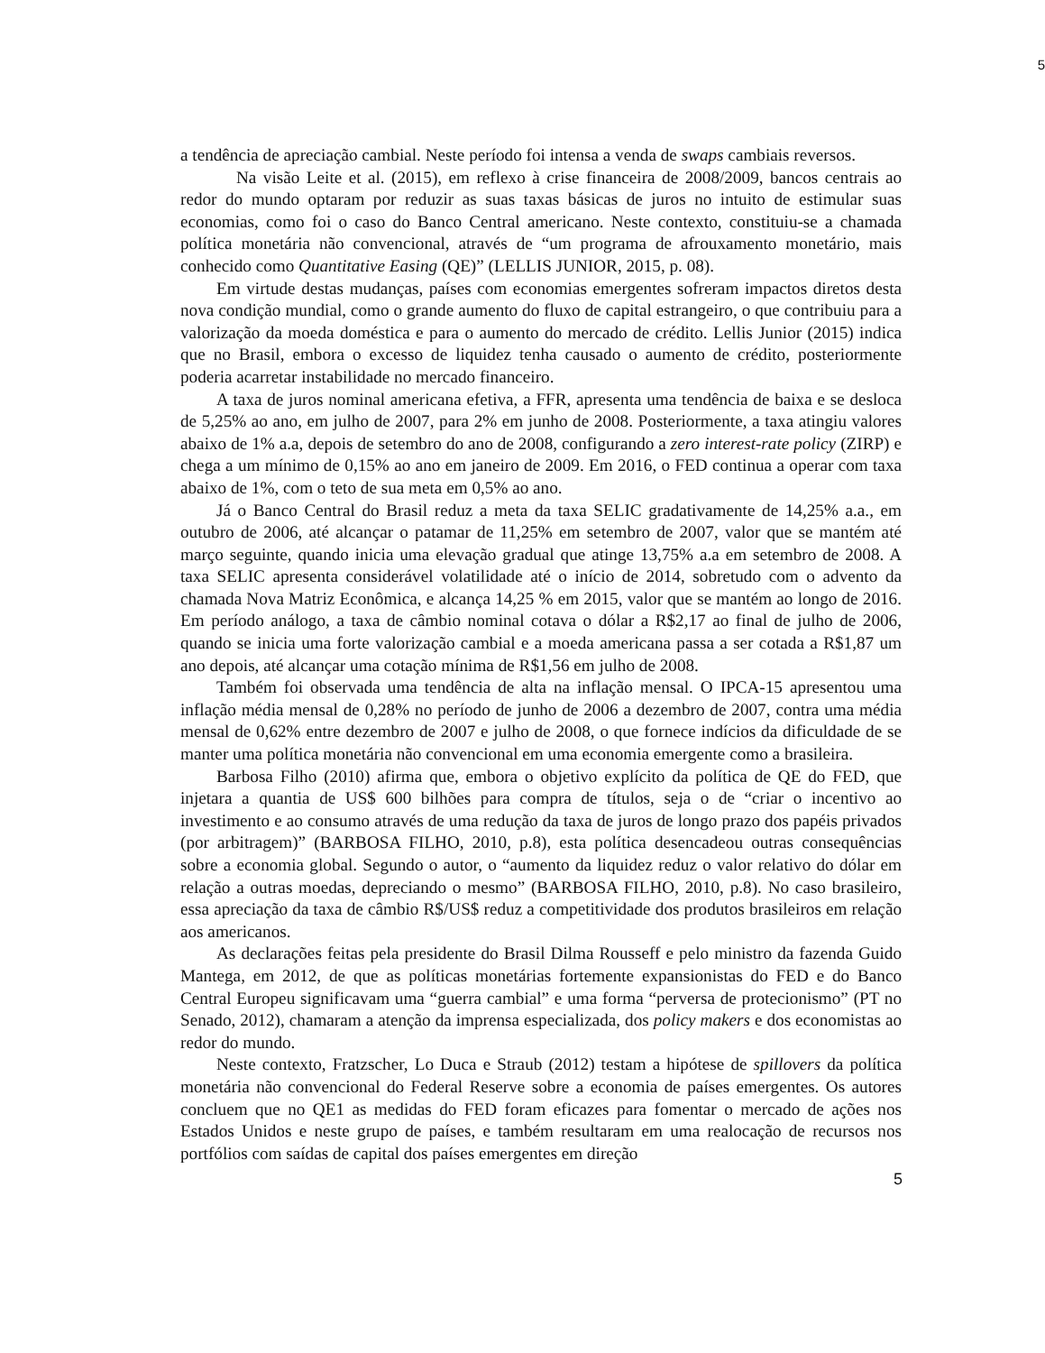5
a tendência de apreciação cambial. Neste período foi intensa a venda de swaps cambiais reversos.
Na visão Leite et al. (2015), em reflexo à crise financeira de 2008/2009, bancos centrais ao redor do mundo optaram por reduzir as suas taxas básicas de juros no intuito de estimular suas economias, como foi o caso do Banco Central americano. Neste contexto, constituiu-se a chamada política monetária não convencional, através de “um programa de afrouxamento monetário, mais conhecido como Quantitative Easing (QE)” (LELLIS JUNIOR, 2015, p. 08).
Em virtude destas mudanças, países com economias emergentes sofreram impactos diretos desta nova condição mundial, como o grande aumento do fluxo de capital estrangeiro, o que contribuiu para a valorização da moeda doméstica e para o aumento do mercado de crédito. Lellis Junior (2015) indica que no Brasil, embora o excesso de liquidez tenha causado o aumento de crédito, posteriormente poderia acarretar instabilidade no mercado financeiro.
A taxa de juros nominal americana efetiva, a FFR, apresenta uma tendência de baixa e se desloca de 5,25% ao ano, em julho de 2007, para 2% em junho de 2008. Posteriormente, a taxa atingiu valores abaixo de 1% a.a, depois de setembro do ano de 2008, configurando a zero interest-rate policy (ZIRP) e chega a um mínimo de 0,15% ao ano em janeiro de 2009. Em 2016, o FED continua a operar com taxa abaixo de 1%, com o teto de sua meta em 0,5% ao ano.
Já o Banco Central do Brasil reduz a meta da taxa SELIC gradativamente de 14,25% a.a., em outubro de 2006, até alcançar o patamar de 11,25% em setembro de 2007, valor que se mantém até março seguinte, quando inicia uma elevação gradual que atinge 13,75% a.a em setembro de 2008. A taxa SELIC apresenta considerável volatilidade até o início de 2014, sobretudo com o advento da chamada Nova Matriz Econômica, e alcança 14,25 % em 2015, valor que se mantém ao longo de 2016. Em período análogo, a taxa de câmbio nominal cotava o dólar a R$2,17 ao final de julho de 2006, quando se inicia uma forte valorização cambial e a moeda americana passa a ser cotada a R$1,87 um ano depois, até alcançar uma cotação mínima de R$1,56 em julho de 2008.
Também foi observada uma tendência de alta na inflação mensal. O IPCA-15 apresentou uma inflação média mensal de 0,28% no período de junho de 2006 a dezembro de 2007, contra uma média mensal de 0,62% entre dezembro de 2007 e julho de 2008, o que fornece indícios da dificuldade de se manter uma política monetária não convencional em uma economia emergente como a brasileira.
Barbosa Filho (2010) afirma que, embora o objetivo explícito da política de QE do FED, que injetara a quantia de US$ 600 bilhões para compra de títulos, seja o de “criar o incentivo ao investimento e ao consumo através de uma redução da taxa de juros de longo prazo dos papéis privados (por arbitragem)” (BARBOSA FILHO, 2010, p.8), esta política desencadeou outras consequências sobre a economia global. Segundo o autor, o “aumento da liquidez reduz o valor relativo do dólar em relação a outras moedas, depreciando o mesmo” (BARBOSA FILHO, 2010, p.8). No caso brasileiro, essa apreciação da taxa de câmbio R$/US$ reduz a competitividade dos produtos brasileiros em relação aos americanos.
As declarações feitas pela presidente do Brasil Dilma Rousseff e pelo ministro da fazenda Guido Mantega, em 2012, de que as políticas monetárias fortemente expansionistas do FED e do Banco Central Europeu significavam uma “guerra cambial” e uma forma “perversa de protecionismo” (PT no Senado, 2012), chamaram a atenção da imprensa especializada, dos policy makers e dos economistas ao redor do mundo.
Neste contexto, Fratzscher, Lo Duca e Straub (2012) testam a hipótese de spillovers da política monetária não convencional do Federal Reserve sobre a economia de países emergentes. Os autores concluem que no QE1 as medidas do FED foram eficazes para fomentar o mercado de ações nos Estados Unidos e neste grupo de países, e também resultaram em uma realocação de recursos nos portfólios com saídas de capital dos países emergentes em direção
5